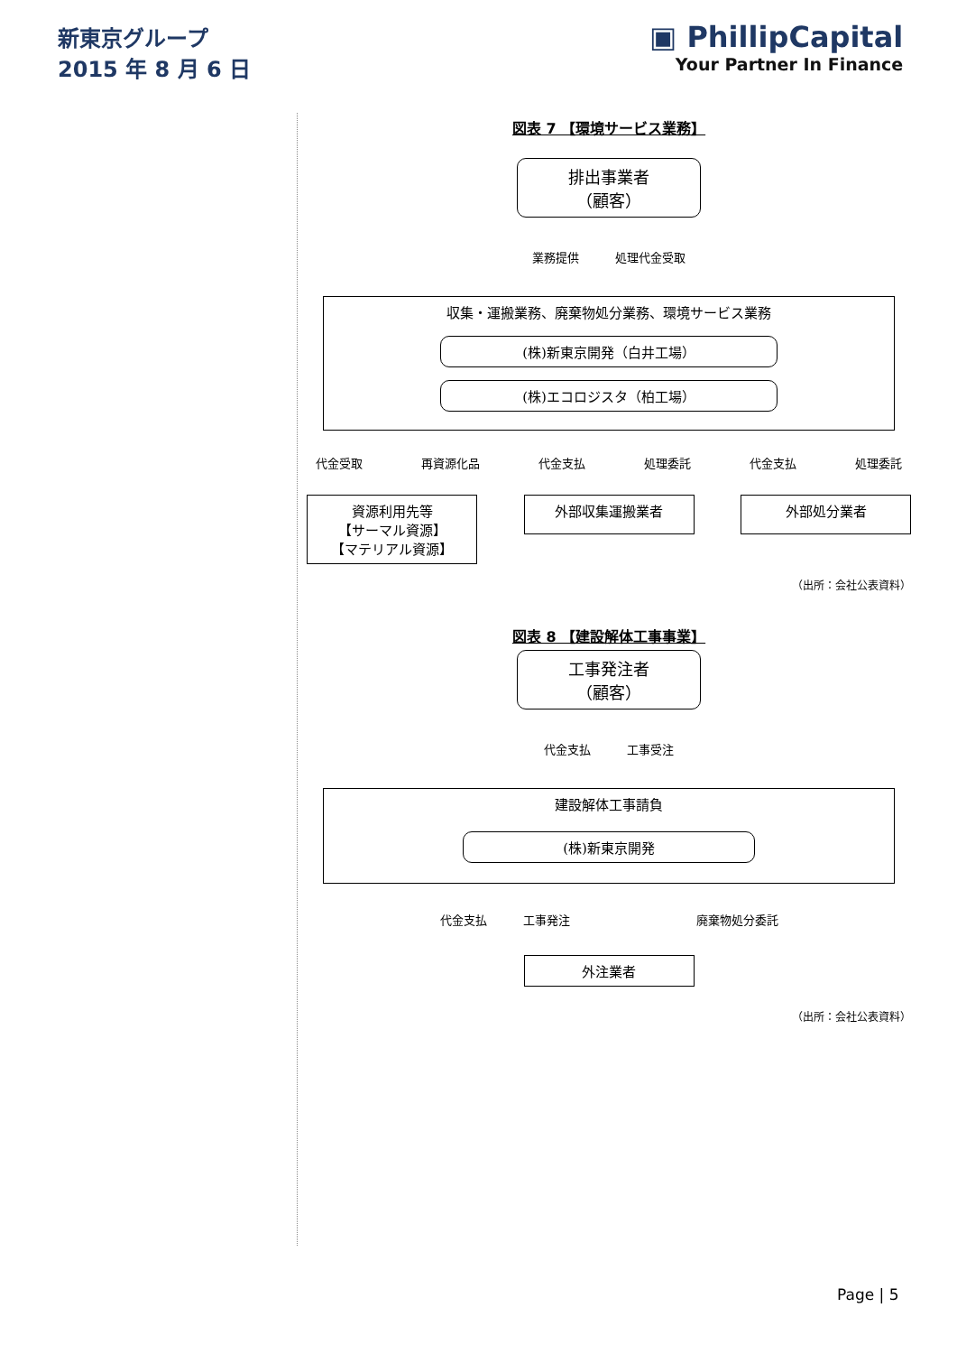新東京グループ
2015 年 8 月 6 日
▣ PhillipCapital
Your Partner In Finance
図表 7 【環境サービス業務】
排出事業者
（顧客）
業務提供 処理代金受取
収集・運搬業務、廃棄物処分業務、環境サービス業務
(株)新東京開発（白井工場）
(株)エコロジスタ（柏工場）
代金受取 再資源化品 代金支払 処理委託 代金支払 処理委託
資源利用先等
【サーマル資源】
【マテリアル資源】
外部収集運搬業者 外部処分業者
（出所：会社公表資料）
図表 8 【建設解体工事事業】
工事発注者
（顧客）
代金支払 工事受注
建設解体工事請負
(株)新東京開発
代金支払 工事発注 廃棄物処分委託
外注業者
（出所：会社公表資料）
Page | 5